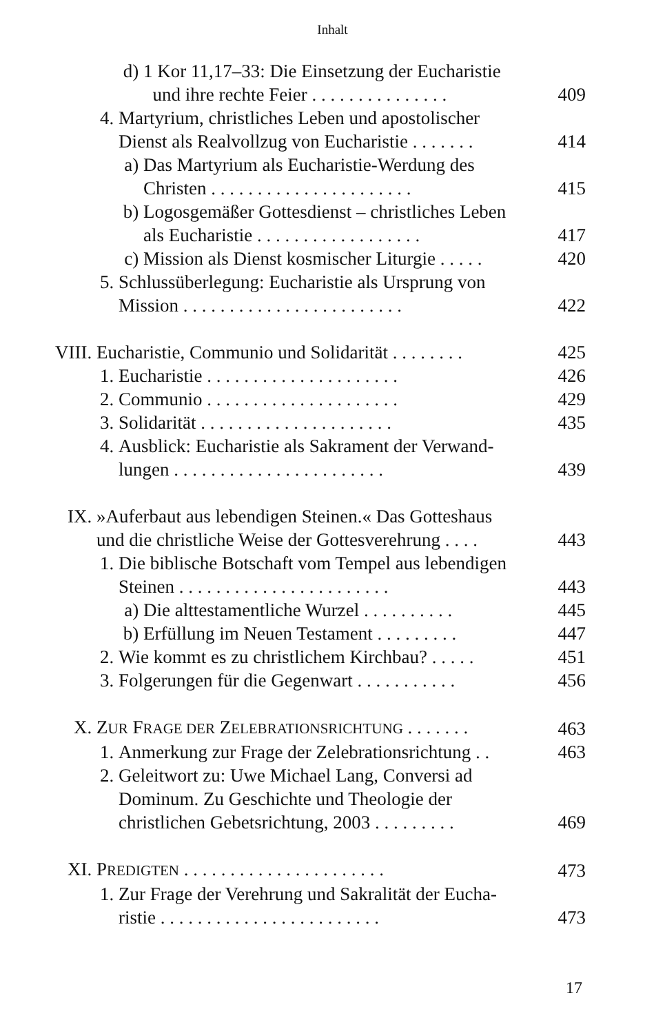Inhalt
d) 1 Kor 11,17–33: Die Einsetzung der Eucharistie
und ihre rechte Feier . . . . . . . . . . . . . . . 409
4. Martyrium, christliches Leben und apostolischer
Dienst als Realvollzug von Eucharistie . . . . . . . 414
a) Das Martyrium als Eucharistie-Werdung des
Christen . . . . . . . . . . . . . . . . . . . . . . 415
b) Logosgemäßer Gottesdienst – christliches Leben
als Eucharistie . . . . . . . . . . . . . . . . . . 417
c) Mission als Dienst kosmischer Liturgie . . . . . 420
5. Schlussüberlegung: Eucharistie als Ursprung von
Mission . . . . . . . . . . . . . . . . . . . . . . . . 422
VIII. Eucharistie, Communio und Solidarität . . . . . . . . 425
1. Eucharistie . . . . . . . . . . . . . . . . . . . . . 426
2. Communio . . . . . . . . . . . . . . . . . . . . . 429
3. Solidarität . . . . . . . . . . . . . . . . . . . . . 435
4. Ausblick: Eucharistie als Sakrament der Verwand-
lungen . . . . . . . . . . . . . . . . . . . . . . . 439
IX. »Auferbaut aus lebendigen Steinen.« Das Gotteshaus
und die christliche Weise der Gottesverehrung . . . . 443
1. Die biblische Botschaft vom Tempel aus lebendigen
Steinen . . . . . . . . . . . . . . . . . . . . . . . 443
a) Die alttestamentliche Wurzel . . . . . . . . . . 445
b) Erfüllung im Neuen Testament . . . . . . . . . 447
2. Wie kommt es zu christlichem Kirchbau? . . . . . 451
3. Folgerungen für die Gegenwart . . . . . . . . . . . 456
X. ZUR FRAGE DER ZELEBRATIONSRICHTUNG . . . . . . . 463
1. Anmerkung zur Frage der Zelebrationsrichtung . . 463
2. Geleitwort zu: Uwe Michael Lang, Conversi ad
Dominum. Zu Geschichte und Theologie der
christlichen Gebetsrichtung, 2003 . . . . . . . . . 469
XI. PREDIGTEN . . . . . . . . . . . . . . . . . . . . . . 473
1. Zur Frage der Verehrung und Sakralität der Eucha-
ristie . . . . . . . . . . . . . . . . . . . . . . . . 473
17